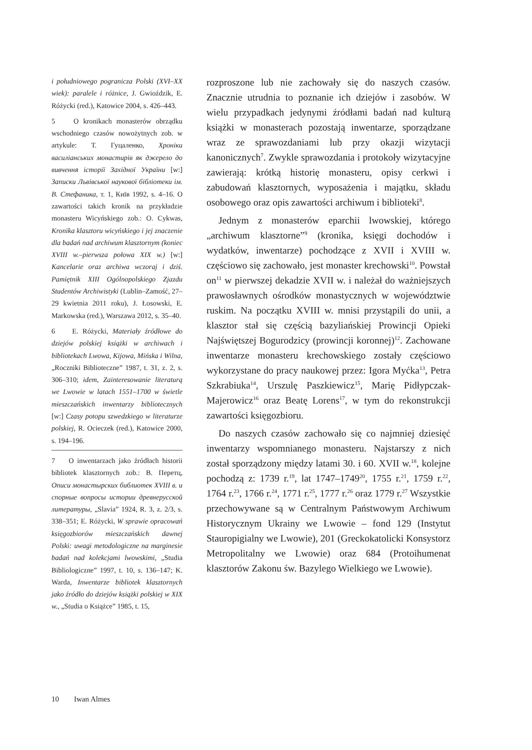i południowego pogranicza Polski (XVI–XX wiek): paralele i różnice, J. Gwioździk, E. Różycki (red.), Katowice 2004, s. 426–443.
5 O kronikach monasterów obrządku wschodniego czasów nowożytnych zob. w artykule: Т. Гуцаленко, Хроніки василіанських монастирів як джерело до вивчення історії Західної України [w:] Записки Львівської наукової бібліотеки ім. В. Стефаника, т. 1, Київ 1992, s. 4–16. O zawartości takich kronik na przykładzie monasteru Wicyńskiego zob.: O. Cykwas, Kronika klasztoru wicyńskiego i jej znaczenie dla badań nad archiwum klasztornym (koniec XVIII w.–pierwsza połowa XIX w.) [w:] Kancelarie oraz archiwa wczoraj i dziś. Pamiętnik XIII Ogólnopolskiego Zjazdu Studentów Archiwistyki (Lublin–Zamość, 27–29 kwietnia 2011 roku), J. Łosowski, E. Markowska (red.), Warszawa 2012, s. 35–40.
6 E. Różycki, Materiały źródłowe do dziejów polskiej książki w archiwach i bibliotekach Lwowa, Kijowa, Mińska i Wilna, „Roczniki Biblioteczne” 1987, t. 31, z. 2, s. 306–310; idem, Zainteresowanie literaturą we Lwowie w latach 1551–1700 w świetle mieszczańskich inwentarzy bibliotecznych [w:] Czasy potopu szwedzkiego w literaturze polskiej, R. Ocieczek (red.), Katowice 2000, s. 194–196.
7 O inwentarzach jako źródłach historii bibliotek klasztornych zob.: В. Перетц, Описи монастырских библиотек XVIII в. и спорные вопросы истории древнерусской литературы, „Slavia” 1924, R. 3, z. 2/3, s. 338–351; E. Różycki, W sprawie opracowań księgozbiorów mieszczańskich dawnej Polski: uwagi metodologiczne na marginesie badań nad kolekcjami lwowskimi, „Studia Bibliologiczne” 1997, t. 10, s. 136–147; K. Warda, Inwentarze bibliotek klasztornych jako źródło do dziejów książki polskiej w XIX w., „Studia o Książce” 1985, t. 15,
rozproszone lub nie zachowały się do naszych czasów. Znacznie utrudnia to poznanie ich dziejów i zasobów. W wielu przypadkach jedynymi źródłami badań nad kulturą książki w monasterach pozostają inwentarze, sporządzane wraz ze sprawozdaniami lub przy okazji wizytacji kanonicznych<sup>7</sup>. Zwykle sprawozdania i protokoły wizytacyjne zawierają: krótką historię monasteru, opisy cerkwi i zabudowań klasztornych, wyposażenia i majątku, składu osobowego oraz opis zawartości archiwum i biblioteki<sup>8</sup>.
Jednym z monasterów eparchii lwowskiej, którego „archiwum klasztorne”<sup>9</sup> (kronika, księgi dochodów i wydatków, inwentarze) pochodzące z XVII i XVIII w. częściowo się zachowało, jest monaster krechowski<sup>10</sup>. Powstał on<sup>11</sup> w pierwszej dekadzie XVII w. i należał do ważniejszych prawosławnych ośrodków monastycznych w województwie ruskim. Na początku XVIII w. mnisi przystąpili do unii, a klasztor stał się częścią bazyliańskiej Prowincji Opieki Najświętszej Bogurodzicy (prowincji koronnej)<sup>12</sup>. Zachowane inwentarze monasteru krechowskiego zostały częściowo wykorzystane do pracy naukowej przez: Igora Myćka<sup>13</sup>, Petra Szkrabiuka<sup>14</sup>, Urszulę Paszkiewicz<sup>15</sup>, Marię Pidłypczak-Majerowicz<sup>16</sup> oraz Beatę Lorens<sup>17</sup>, w tym do rekonstrukcji zawartości księgozbioru.
Do naszych czasów zachowało się co najmniej dziesięć inwentarzy wspomnianego monasteru. Najstarszy z nich został sporządzony między latami 30. i 60. XVII w.<sup>18</sup>, kolejne pochodzą z: 1739 r.<sup>19</sup>, lat 1747–1749<sup>20</sup>, 1755 r.<sup>21</sup>, 1759 r.<sup>22</sup>, 1764 r.<sup>23</sup>, 1766 r.<sup>24</sup>, 1771 r.<sup>25</sup>, 1777 r.<sup>26</sup> oraz 1779 r.<sup>27</sup> Wszystkie przechowywane są w Centralnym Państwowym Archiwum Historycznym Ukrainy we Lwowie – fond 129 (Instytut Stauropigialny we Lwowie), 201 (Greckokatolicki Konsystorz Metropolitalny we Lwowie) oraz 684 (Protoihumenat klasztorów Zakonu św. Bazylego Wielkiego we Lwowie).
10 Iwan Almes